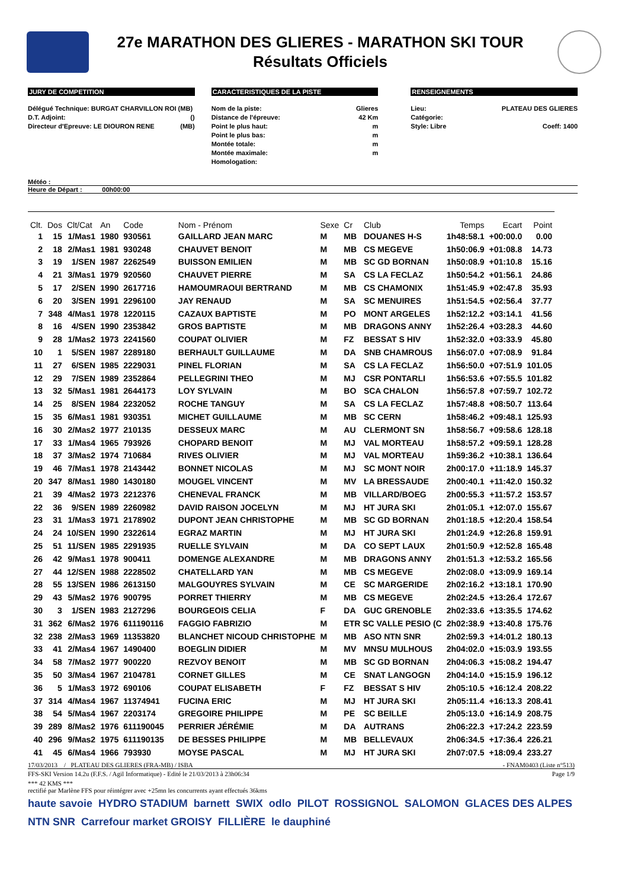27e MARATHON DES GLIERES - MARATHON SKI TOUR
Résultats Officiels
JURY DE COMPETITION
Délégué Technique: BURGAT CHARVILLON ROI (MB)
D.T. Adjoint: ()
Directeur d'Epreuve: LE DIOURON RENE (MB)
CARACTERISTIQUES DE LA PISTE
Nom de la piste: Glieres
Distance de l'épreuve: 42 Km
Point le plus haut: m
Point le plus bas: m
Montée totale: m
Montée maximale: m
Homologation:
RENSEIGNEMENTS
Lieu: PLATEAU DES GLIERES
Catégorie:
Style: Libre Coeff: 1400
Météo :
Heure de Départ : 00h00:00
| Clt. | Dos | Clt/Cat | An | Code | Nom - Prénom | Sexe | Cr | Club | Temps | Ecart | Point |
| --- | --- | --- | --- | --- | --- | --- | --- | --- | --- | --- | --- |
| 1 | 15 | 1/Mas1 | 1980 | 930561 | GAILLARD JEAN MARC | M | MB | DOUANES H-S | 1h48:58.1 | +00:00.0 | 0.00 |
| 2 | 18 | 2/Mas1 | 1981 | 930248 | CHAUVET BENOIT | M | MB | CS MEGEVE | 1h50:06.9 | +01:08.8 | 14.73 |
| 3 | 19 | 1/SEN | 1987 | 2262549 | BUISSON EMILIEN | M | MB | SC GD BORNAN | 1h50:08.9 | +01:10.8 | 15.16 |
| 4 | 21 | 3/Mas1 | 1979 | 920560 | CHAUVET PIERRE | M | SA | CS LA FECLAZ | 1h50:54.2 | +01:56.1 | 24.86 |
| 5 | 17 | 2/SEN | 1990 | 2617716 | HAMOUMRAOUI BERTRAND | M | MB | CS CHAMONIX | 1h51:45.9 | +02:47.8 | 35.93 |
| 6 | 20 | 3/SEN | 1991 | 2296100 | JAY RENAUD | M | SA | SC MENUIRES | 1h51:54.5 | +02:56.4 | 37.77 |
| 7 | 348 | 4/Mas1 | 1978 | 1220115 | CAZAUX BAPTISTE | M | PO | MONT ARGELES | 1h52:12.2 | +03:14.1 | 41.56 |
| 8 | 16 | 4/SEN | 1990 | 2353842 | GROS BAPTISTE | M | MB | DRAGONS ANNY | 1h52:26.4 | +03:28.3 | 44.60 |
| 9 | 28 | 1/Mas2 | 1973 | 2241560 | COUPAT OLIVIER | M | FZ | BESSAT S HIV | 1h52:32.0 | +03:33.9 | 45.80 |
| 10 | 1 | 5/SEN | 1987 | 2289180 | BERHAULT GUILLAUME | M | DA | SNB CHAMROUS | 1h56:07.0 | +07:08.9 | 91.84 |
| 11 | 27 | 6/SEN | 1985 | 2229031 | PINEL FLORIAN | M | SA | CS LA FECLAZ | 1h56:50.0 | +07:51.9 | 101.05 |
| 12 | 29 | 7/SEN | 1989 | 2352864 | PELLEGRINI THEO | M | MJ | CSR PONTARLI | 1h56:53.6 | +07:55.5 | 101.82 |
| 13 | 32 | 5/Mas1 | 1981 | 2644173 | LOY SYLVAIN | M | BO | SCA CHALON | 1h56:57.8 | +07:59.7 | 102.72 |
| 14 | 25 | 8/SEN | 1984 | 2232052 | ROCHE TANGUY | M | SA | CS LA FECLAZ | 1h57:48.8 | +08:50.7 | 113.64 |
| 15 | 35 | 6/Mas1 | 1981 | 930351 | MICHET GUILLAUME | M | MB | SC CERN | 1h58:46.2 | +09:48.1 | 125.93 |
| 16 | 30 | 2/Mas2 | 1977 | 210135 | DESSEUX MARC | M | AU | CLERMONT SN | 1h58:56.7 | +09:58.6 | 128.18 |
| 17 | 33 | 1/Mas4 | 1965 | 793926 | CHOPARD BENOIT | M | MJ | VAL MORTEAU | 1h58:57.2 | +09:59.1 | 128.28 |
| 18 | 37 | 3/Mas2 | 1974 | 710684 | RIVES OLIVIER | M | MJ | VAL MORTEAU | 1h59:36.2 | +10:38.1 | 136.64 |
| 19 | 46 | 7/Mas1 | 1978 | 2143442 | BONNET NICOLAS | M | MJ | SC MONT NOIR | 2h00:17.0 | +11:18.9 | 145.37 |
| 20 | 347 | 8/Mas1 | 1980 | 1430180 | MOUGEL VINCENT | M | MV | LA BRESSAUDE | 2h00:40.1 | +11:42.0 | 150.32 |
| 21 | 39 | 4/Mas2 | 1973 | 2212376 | CHENEVAL FRANCK | M | MB | VILLARD/BOEG | 2h00:55.3 | +11:57.2 | 153.57 |
| 22 | 36 | 9/SEN | 1989 | 2260982 | DAVID RAISON JOCELYN | M | MJ | HT JURA SKI | 2h01:05.1 | +12:07.0 | 155.67 |
| 23 | 31 | 1/Mas3 | 1971 | 2178902 | DUPONT JEAN CHRISTOPHE | M | MB | SC GD BORNAN | 2h01:18.5 | +12:20.4 | 158.54 |
| 24 | 24 | 10/SEN | 1990 | 2322614 | EGRAZ MARTIN | M | MJ | HT JURA SKI | 2h01:24.9 | +12:26.8 | 159.91 |
| 25 | 51 | 11/SEN | 1985 | 2291935 | RUELLE SYLVAIN | M | DA | CO SEPT LAUX | 2h01:50.9 | +12:52.8 | 165.48 |
| 26 | 42 | 9/Mas1 | 1978 | 900411 | DOMENGE ALEXANDRE | M | MB | DRAGONS ANNY | 2h01:51.3 | +12:53.2 | 165.56 |
| 27 | 44 | 12/SEN | 1988 | 2228502 | CHATELLARD YAN | M | MB | CS MEGEVE | 2h02:08.0 | +13:09.9 | 169.14 |
| 28 | 55 | 13/SEN | 1986 | 2613150 | MALGOUYRES SYLVAIN | M | CE | SC MARGERIDE | 2h02:16.2 | +13:18.1 | 170.90 |
| 29 | 43 | 5/Mas2 | 1976 | 900795 | PORRET THIERRY | M | MB | CS MEGEVE | 2h02:24.5 | +13:26.4 | 172.67 |
| 30 | 3 | 1/SEN | 1983 | 2127296 | BOURGEOIS CELIA | F | DA | GUC GRENOBLE | 2h02:33.6 | +13:35.5 | 174.62 |
| 31 | 362 | 6/Mas2 | 1976 | 611190116 | FAGGIO FABRIZIO | M | ETR SC VALLE PESIO (C | | 2h02:38.9 | +13:40.8 | 175.76 |
| 32 | 238 | 2/Mas3 | 1969 | 11353820 | BLANCHET NICOUD CHRISTOPHE | M | MB | ASO NTN SNR | 2h02:59.3 | +14:01.2 | 180.13 |
| 33 | 41 | 2/Mas4 | 1967 | 1490400 | BOEGLIN DIDIER | M | MV | MNSU MULHOUS | 2h04:02.0 | +15:03.9 | 193.55 |
| 34 | 58 | 7/Mas2 | 1977 | 900220 | REZVOY BENOIT | M | MB | SC GD BORNAN | 2h04:06.3 | +15:08.2 | 194.47 |
| 35 | 50 | 3/Mas4 | 1967 | 2104781 | CORNET GILLES | M | CE | SNAT LANGOGN | 2h04:14.0 | +15:15.9 | 196.12 |
| 36 | 5 | 1/Mas3 | 1972 | 690106 | COUPAT ELISABETH | F | FZ | BESSAT S HIV | 2h05:10.5 | +16:12.4 | 208.22 |
| 37 | 314 | 4/Mas4 | 1967 | 11374941 | FUCINA ERIC | M | MJ | HT JURA SKI | 2h05:11.4 | +16:13.3 | 208.41 |
| 38 | 54 | 5/Mas4 | 1967 | 2203174 | GREGOIRE PHILIPPE | M | PE | SC BEILLE | 2h05:13.0 | +16:14.9 | 208.75 |
| 39 | 289 | 8/Mas2 | 1976 | 611190045 | PERRIER JÉRÉMIE | M | DA | AUTRANS | 2h06:22.3 | +17:24.2 | 223.59 |
| 40 | 296 | 9/Mas2 | 1975 | 611190135 | DE BESSES PHILIPPE | M | MB | BELLEVAUX | 2h06:34.5 | +17:36.4 | 226.21 |
| 41 | 45 | 6/Mas4 | 1966 | 793930 | MOYSE PASCAL | M | MJ | HT JURA SKI | 2h07:07.5 | +18:09.4 | 233.27 |
17/03/2013 / PLATEAU DES GLIERES (FRA-MB) / ISBA - FNAM0403 (Liste n°513)
FFS-SKI Version 14.2u (F.F.S. / Agil Informatique) - Edité le 21/03/2013 à 23h06:34 Page 1/9
*** 42 KMS ***
rectifié par Marlène FFS pour réintégrer avec +25mn les concurrents ayant effectués 36kms
haute savoie HYDRO STADIUM barnett SWIX odlo PILOT ROSSIGNOL SALOMON GLACES DES ALPES NTN SNR Carrefour market GROISY FILLIÈRE le dauphiné